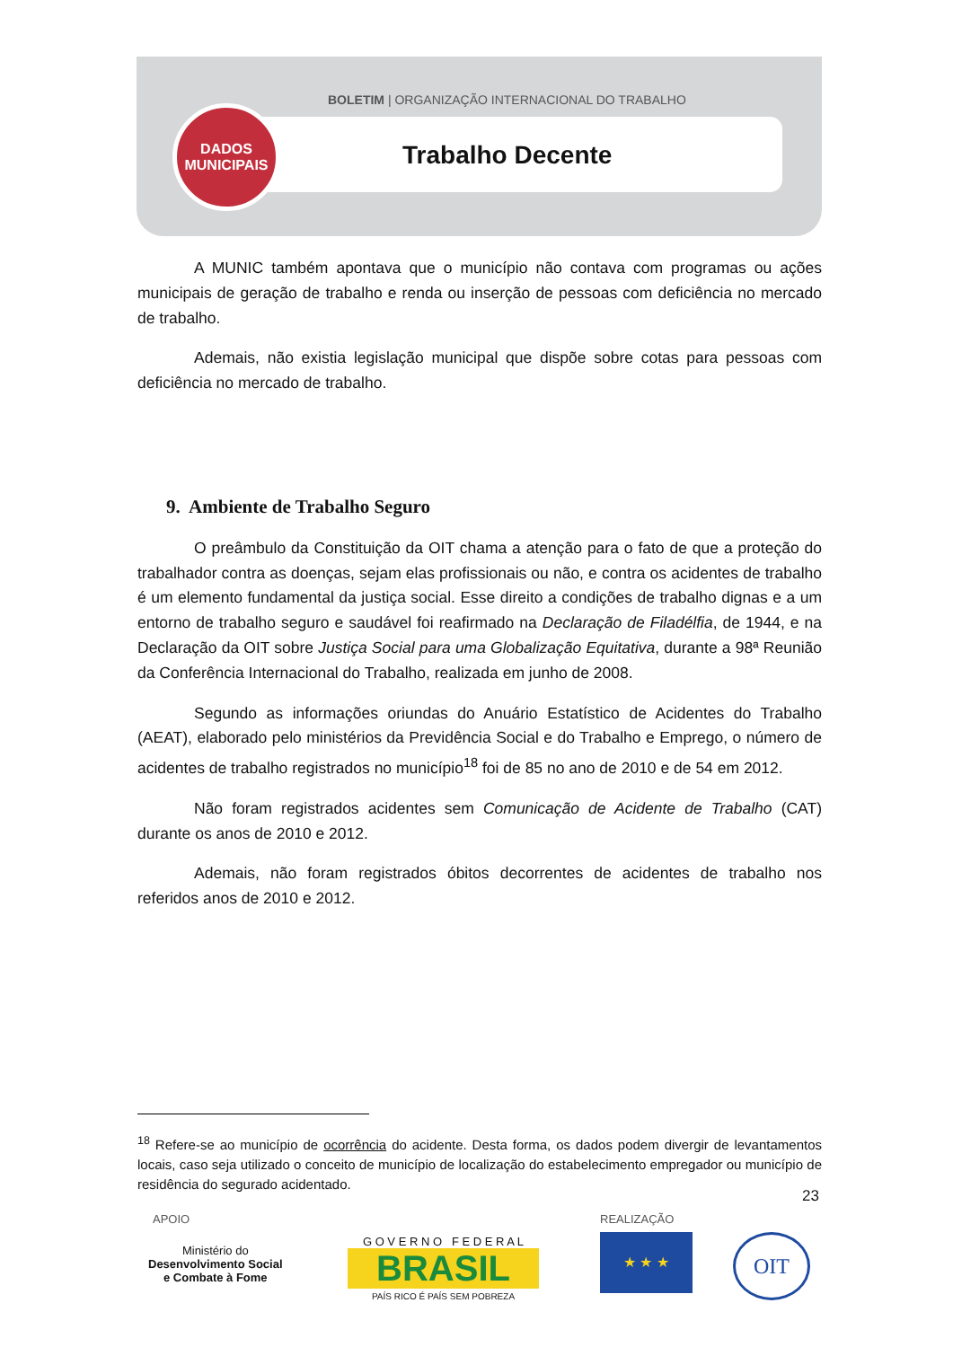BOLETIM | ORGANIZAÇÃO INTERNACIONAL DO TRABALHO
Trabalho Decente
DADOS
MUNICIPAIS
A MUNIC também apontava que o município não contava com programas ou ações municipais de geração de trabalho e renda ou inserção de pessoas com deficiência no mercado de trabalho.
Ademais, não existia legislação municipal que dispõe sobre cotas para pessoas com deficiência no mercado de trabalho.
9. Ambiente de Trabalho Seguro
O preâmbulo da Constituição da OIT chama a atenção para o fato de que a proteção do trabalhador contra as doenças, sejam elas profissionais ou não, e contra os acidentes de trabalho é um elemento fundamental da justiça social. Esse direito a condições de trabalho dignas e a um entorno de trabalho seguro e saudável foi reafirmado na Declaração de Filadélfia, de 1944, e na Declaração da OIT sobre Justiça Social para uma Globalização Equitativa, durante a 98ª Reunião da Conferência Internacional do Trabalho, realizada em junho de 2008.
Segundo as informações oriundas do Anuário Estatístico de Acidentes do Trabalho (AEAT), elaborado pelo ministérios da Previdência Social e do Trabalho e Emprego, o número de acidentes de trabalho registrados no município<sup>18</sup> foi de 85 no ano de 2010 e de 54 em 2012.
Não foram registrados acidentes sem Comunicação de Acidente de Trabalho (CAT) durante os anos de 2010 e 2012.
Ademais, não foram registrados óbitos decorrentes de acidentes de trabalho nos referidos anos de 2010 e 2012.
<sup>18</sup> Refere-se ao município de ocorrência do acidente. Desta forma, os dados podem divergir de levantamentos locais, caso seja utilizado o conceito de município de localização do estabelecimento empregador ou município de residência do segurado acidentado.
23
APOIO REALIZAÇÃO
Ministério do
Desenvolvimento Social
e Combate à Fome
G O V E R N O F E D E R A L
BRASIL
PAÍS RICO É PAÍS SEM POBREZA
★ ★ ★ OIT